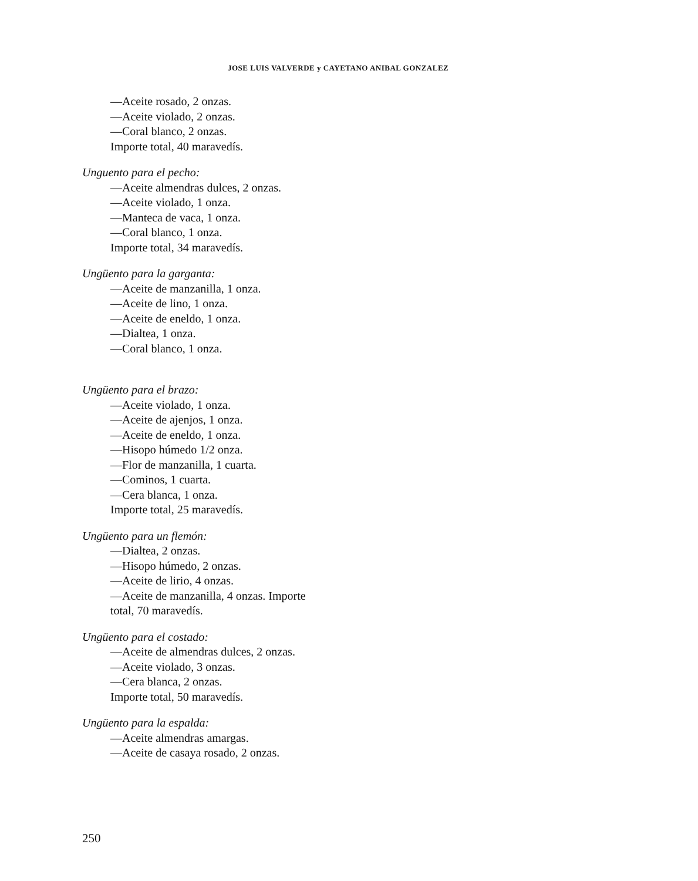JOSE LUIS VALVERDE y CAYETANO ANIBAL GONZALEZ
—Aceite rosado, 2 onzas.
—Aceite violado, 2 onzas.
—Coral blanco, 2 onzas.
Importe total, 40 maravedís.
Unguento para el pecho:
—Aceite almendras dulces, 2 onzas.
—Aceite violado, 1 onza.
—Manteca de vaca, 1 onza.
—Coral blanco, 1 onza.
Importe total, 34 maravedís.
Ungüento para la garganta:
—Aceite de manzanilla, 1 onza.
—Aceite de lino, 1 onza.
—Aceite de eneldo, 1 onza.
—Dialtea, 1 onza.
—Coral blanco, 1 onza.
Ungüento para el brazo:
—Aceite violado, 1 onza.
—Aceite de ajenjos, 1 onza.
—Aceite de eneldo, 1 onza.
—Hisopo húmedo 1/2 onza.
—Flor de manzanilla, 1 cuarta.
—Cominos, 1 cuarta.
—Cera blanca, 1 onza.
Importe total, 25 maravedís.
Ungüento para un flemón:
—Dialtea, 2 onzas.
—Hisopo húmedo, 2 onzas.
—Aceite de lirio, 4 onzas.
—Aceite de manzanilla, 4 onzas. Importe
total, 70 maravedís.
Ungüento para el costado:
—Aceite de almendras dulces, 2 onzas.
—Aceite violado, 3 onzas.
—Cera blanca, 2 onzas.
Importe total, 50 maravedís.
Ungüento para la espalda:
—Aceite almendras amargas.
—Aceite de casaya rosado, 2 onzas.
250